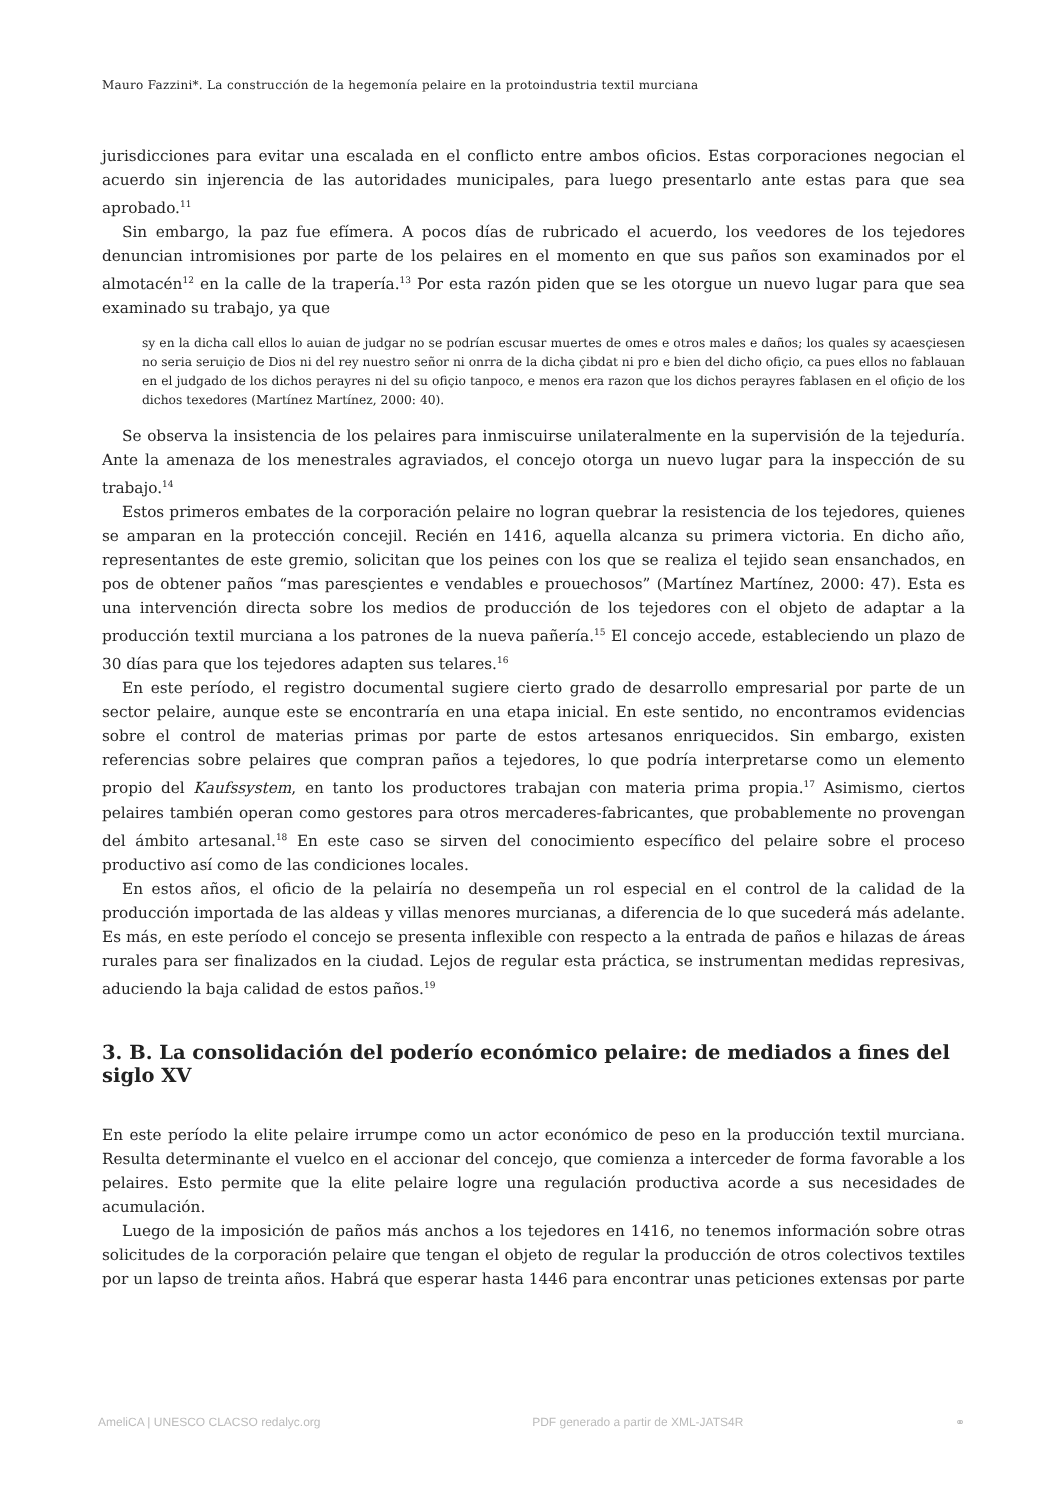Mauro Fazzini*. La construcción de la hegemonía pelaire en la protoindustria textil murciana
jurisdicciones para evitar una escalada en el conflicto entre ambos oficios. Estas corporaciones negocian el acuerdo sin injerencia de las autoridades municipales, para luego presentarlo ante estas para que sea aprobado.<sup>11</sup>
Sin embargo, la paz fue efímera. A pocos días de rubricado el acuerdo, los veedores de los tejedores denuncian intromisiones por parte de los pelaires en el momento en que sus paños son examinados por el almotacén<sup>12</sup> en la calle de la trapería.<sup>13</sup> Por esta razón piden que se les otorgue un nuevo lugar para que sea examinado su trabajo, ya que
sy en la dicha call ellos lo auian de judgar no se podrían escusar muertes de omes e otros males e daños; los quales sy acaesçiesen no seria seruiçio de Dios ni del rey nuestro señor ni onrra de la dicha çibdat ni pro e bien del dicho ofiçio, ca pues ellos no fablauan en el judgado de los dichos perayres ni del su ofiçio tanpoco, e menos era razon que los dichos perayres fablasen en el ofiçio de los dichos texedores (Martínez Martínez, 2000: 40).
Se observa la insistencia de los pelaires para inmiscuirse unilateralmente en la supervisión de la tejeduría. Ante la amenaza de los menestrales agraviados, el concejo otorga un nuevo lugar para la inspección de su trabajo.<sup>14</sup>
Estos primeros embates de la corporación pelaire no logran quebrar la resistencia de los tejedores, quienes se amparan en la protección concejil. Recién en 1416, aquella alcanza su primera victoria. En dicho año, representantes de este gremio, solicitan que los peines con los que se realiza el tejido sean ensanchados, en pos de obtener paños “mas paresçientes e vendables e prouechosos” (Martínez Martínez, 2000: 47). Esta es una intervención directa sobre los medios de producción de los tejedores con el objeto de adaptar a la producción textil murciana a los patrones de la nueva pañería.<sup>15</sup> El concejo accede, estableciendo un plazo de 30 días para que los tejedores adapten sus telares.<sup>16</sup>
En este período, el registro documental sugiere cierto grado de desarrollo empresarial por parte de un sector pelaire, aunque este se encontraría en una etapa inicial. En este sentido, no encontramos evidencias sobre el control de materias primas por parte de estos artesanos enriquecidos. Sin embargo, existen referencias sobre pelaires que compran paños a tejedores, lo que podría interpretarse como un elemento propio del Kaufssystem, en tanto los productores trabajan con materia prima propia.<sup>17</sup> Asimismo, ciertos pelaires también operan como gestores para otros mercaderes-fabricantes, que probablemente no provengan del ámbito artesanal.<sup>18</sup> En este caso se sirven del conocimiento específico del pelaire sobre el proceso productivo así como de las condiciones locales.
En estos años, el oficio de la pelairía no desempeña un rol especial en el control de la calidad de la producción importada de las aldeas y villas menores murcianas, a diferencia de lo que sucederá más adelante. Es más, en este período el concejo se presenta inflexible con respecto a la entrada de paños e hilazas de áreas rurales para ser finalizados en la ciudad. Lejos de regular esta práctica, se instrumentan medidas represivas, aduciendo la baja calidad de estos paños.<sup>19</sup>
3. B. La consolidación del poderío económico pelaire: de mediados a fines del siglo XV
En este período la elite pelaire irrumpe como un actor económico de peso en la producción textil murciana. Resulta determinante el vuelco en el accionar del concejo, que comienza a interceder de forma favorable a los pelaires. Esto permite que la elite pelaire logre una regulación productiva acorde a sus necesidades de acumulación.
Luego de la imposición de paños más anchos a los tejedores en 1416, no tenemos información sobre otras solicitudes de la corporación pelaire que tengan el objeto de regular la producción de otros colectivos textiles por un lapso de treinta años. Habrá que esperar hasta 1446 para encontrar unas peticiones extensas por parte
AmeliCA | UNESCO CLACSO redalyc.org PDF generado a partir de XML-JATS4R ⚭